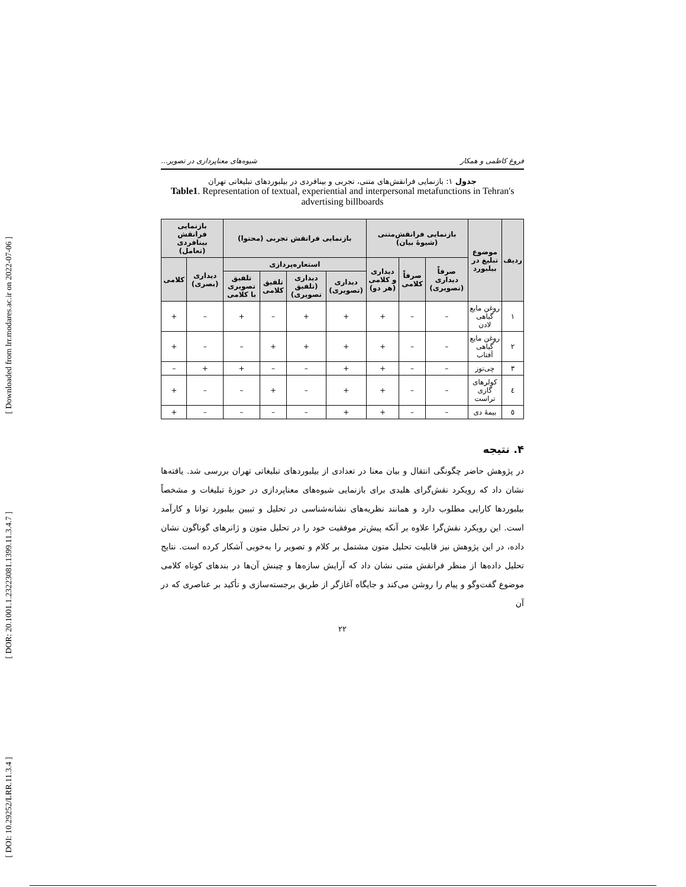[ Downloaded from lrr.modares.ac.ir on 2022-07-06 ]
[ DOR: 20.1001.1.23223081.1399.11.3.4.7 ]
[ DOI: 10.29252/LRR.11.3.4 ]
فروغ کاظمی و همکار شیوه‌های معناپردازی در تصویر...
جدول ۱: بازنمایی فرانقش‌های متنی، تجربی و بینافردی در بیلبوردهای تبلیغاتی تهران
Table1. Representation of textual, experiential and interpersonal metafunctions in Tehran's advertising billboards
| ردیف | موضوع تبلیغ در بیلبورد | بازنمایی فرانقش‌متنی (شیوهٔ بیان) | | | بازنمایی فرانقش تجربی (محتوا) | | | | بازنمایی فرانقش بینافردی (تعامل) | |
| --- | --- | --- | --- | --- | --- | --- | --- | --- | --- | --- |
| | | صرفاً دیداری (تصویری) | صرفاً کلامی | دیداری و کلامی (هر دو) | استعاره‌پردازی | | | | دیداری (بصری) | کلامی |
| | | | | | دیداری (تصویری) | دیداری (تلفیق تصویری) | تلفیق کلامی | تلفیق تصویری با کلامی | | |
| ۱ | روغن مایع گیاهی لادن | – | – | + | + | + | – | + | – | + |
| ۲ | روغن مایع گیاهی آفتاب | – | – | + | + | + | + | – | – | + |
| ۳ | چی‌توز | – | – | + | + | – | – | + | + | – |
| ٤ | کولرهای گازی تراست | – | – | + | + | – | + | – | – | + |
| ٥ | بیمهٔ دی | – | – | + | + | – | – | – | – | + |
۴. نتیجه
در پژوهش حاضر چگونگی انتقال و بیان معنا در تعدادی از بیلبوردهای تبلیغاتی تهران بررسی شد. یافته‌ها نشان داد که رویکرد نقش‌گرای هلیدی برای بازنمایی شیوه‌های معناپردازی در حوزهٔ تبلیغات و مشخصاً بیلبوردها کارایی مطلوب دارد و همانند نظریه‌های نشانه‌شناسی در تحلیل و تبیین بیلبورد توانا و کارآمد است. این رویکرد نقش‌گرا علاوه بر آنکه پیش‌تر موفقیت خود را در تحلیل متون و ژانرهای گوناگون نشان داده، در این پژوهش نیز قابلیت تحلیل متون مشتمل بر کلام و تصویر را به‌خوبی آشکار کرده است. نتایج تحلیل داده‌ها از منظر فرانقش متنی نشان داد که آرایش سازه‌ها و چینش آن‌ها در بندهای کوتاه کلامی موضوع گفت‌وگو و پیام را روشن می‌کند و جایگاه آغازگر از طریق برجسته‌سازی و تأکید بر عناصری که در آن
۲۲